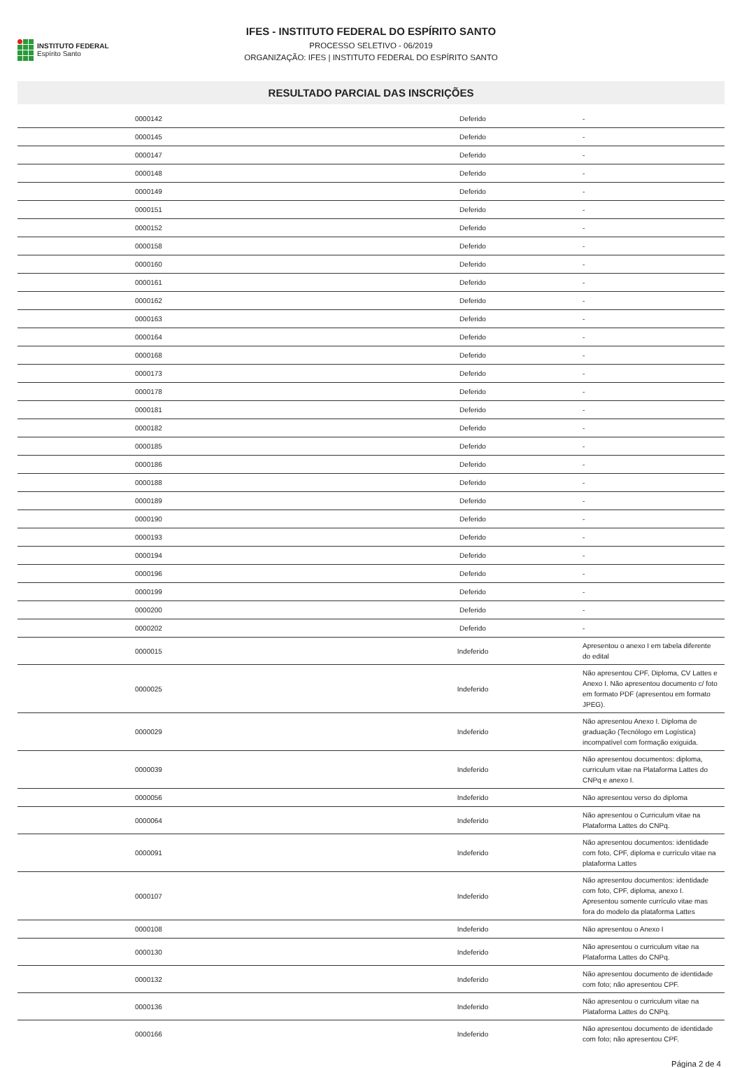INSTITUTO FEDERAL
Espírito Santo
IFES - INSTITUTO FEDERAL DO ESPÍRITO SANTO
PROCESSO SELETIVO - 06/2019
ORGANIZAÇÃO: IFES | INSTITUTO FEDERAL DO ESPÍRITO SANTO
RESULTADO PARCIAL DAS INSCRIÇÕES
| | 0000142 | Deferido | - |
| | 0000145 | Deferido | - |
| | 0000147 | Deferido | - |
| | 0000148 | Deferido | - |
| | 0000149 | Deferido | - |
| | 0000151 | Deferido | - |
| | 0000152 | Deferido | - |
| | 0000158 | Deferido | - |
| | 0000160 | Deferido | - |
| | 0000161 | Deferido | - |
| | 0000162 | Deferido | - |
| | 0000163 | Deferido | - |
| | 0000164 | Deferido | - |
| | 0000168 | Deferido | - |
| | 0000173 | Deferido | - |
| | 0000178 | Deferido | - |
| | 0000181 | Deferido | - |
| | 0000182 | Deferido | - |
| | 0000185 | Deferido | - |
| | 0000186 | Deferido | - |
| | 0000188 | Deferido | - |
| | 0000189 | Deferido | - |
| | 0000190 | Deferido | - |
| | 0000193 | Deferido | - |
| | 0000194 | Deferido | - |
| | 0000196 | Deferido | - |
| | 0000199 | Deferido | - |
| | 0000200 | Deferido | - |
| | 0000202 | Deferido | - |
| | 0000015 | Indeferido | Apresentou o anexo I em tabela diferente do edital |
| | 0000025 | Indeferido | Não apresentou CPF, Diploma, CV Lattes e Anexo I. Não apresentou documento c/ foto em formato PDF (apresentou em formato JPEG). |
| | 0000029 | Indeferido | Não apresentou Anexo I. Diploma de graduação (Tecnólogo em Logística) incompatível com formação exiguida. |
| | 0000039 | Indeferido | Não apresentou documentos: diploma, curriculum vitae na Plataforma Lattes do CNPq e anexo I. |
| | 0000056 | Indeferido | Não apresentou verso do diploma |
| | 0000064 | Indeferido | Não apresentou o Curriculum vitae na Plataforma Lattes do CNPq. |
| | 0000091 | Indeferido | Não apresentou documentos: identidade com foto, CPF, diploma e currículo vitae na plataforma Lattes |
| | 0000107 | Indeferido | Não apresentou documentos: identidade com foto, CPF, diploma, anexo I. Apresentou somente currículo vitae mas fora do modelo da plataforma Lattes |
| | 0000108 | Indeferido | Não apresentou o Anexo I |
| | 0000130 | Indeferido | Não apresentou o curriculum vitae na Plataforma Lattes do CNPq. |
| | 0000132 | Indeferido | Não apresentou documento de identidade com foto; não apresentou CPF. |
| | 0000136 | Indeferido | Não apresentou o curriculum vitae na Plataforma Lattes do CNPq. |
| | 0000166 | Indeferido | Não apresentou documento de identidade com foto; não apresentou CPF. |
Página 2 de 4